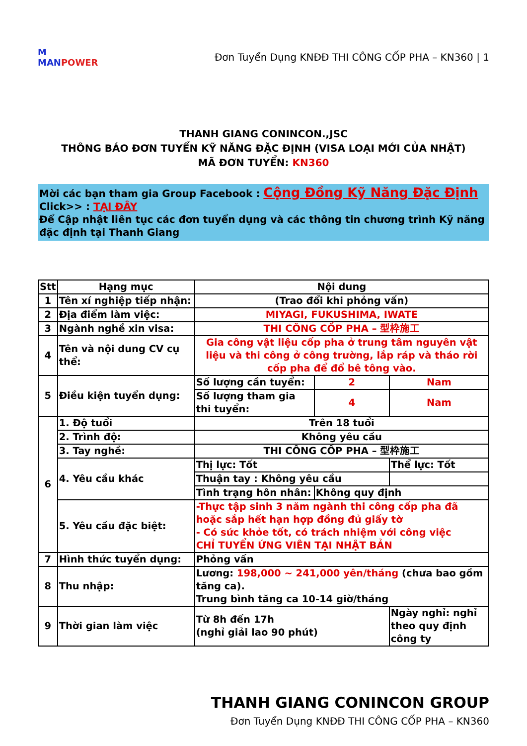M
MANPOWER
Đơn Tuyển Dụng KNĐĐ THI CÔNG CỐP PHA – KN360 | 1
THANH GIANG CONINCON.,JSC
THÔNG BÁO ĐƠN TUYỂN KỸ NĂNG ĐẶC ĐỊNH (VISA LOẠI MỚI CỦA NHẬT)
MÃ ĐƠN TUYỂN: KN360
Mời các bạn tham gia Group Facebook : Cộng Đồng Kỹ Năng Đặc Định
Click>> : TẠI ĐÂY
Để Cập nhật liên tục các đơn tuyển dụng và các thông tin chương trình Kỹ năng đặc định tại Thanh Giang
| Stt | Hạng mục | Nội dung | | |
| --- | --- | --- | --- | --- |
| 1 | Tên xí nghiệp tiếp nhận: | (Trao đổi khi phỏng vấn) | | |
| 2 | Địa điểm làm việc: | MIYAGI, FUKUSHIMA, IWATE | | |
| 3 | Ngành nghề xin visa: | THI CÔNG CỐP PHA – 型枠施工 | | |
| 4 | Tên và nội dung CV cụ thể: | Gia công vật liệu cốp pha ở trung tâm nguyên vật liệu và thi công ở công trường, lắp ráp và tháo rời cốp pha để đổ bê tông vào. | | |
| 5 | Điều kiện tuyển dụng: | Số lượng cần tuyển: | 2 | Nam |
| | | Số lượng tham gia thi tuyển: | 4 | Nam |
| 6 | 1. Độ tuổi | Trên 18 tuổi | | |
| | 2. Trình độ: | Không yêu cầu | | |
| | 3. Tay nghề: | THI CÔNG CỐP PHA – 型枠施工 | | |
| | 4. Yêu cầu khác | Thị lực: Tốt | | Thể lực: Tốt |
| | | Thuận tay : Không yêu cầu | | |
| | | Tình trạng hôn nhân: | Không quy định | |
| | 5. Yêu cầu đặc biệt: | -Thực tập sinh 3 năm ngành thi công cốp pha đã hoặc sắp hết hạn hợp đồng đủ giấy tờ - Có sức khỏe tốt, có trách nhiệm với công việc CHỈ TUYỂN ỨNG VIÊN TẠI NHẬT BẢN | | |
| 7 | Hình thức tuyển dụng: | Phỏng vấn | | |
| 8 | Thu nhập: | Lương: 198,000 ~ 241,000 yên/tháng (chưa bao gồm tăng ca). Trung bình tăng ca 10-14 giờ/tháng | | |
| 9 | Thời gian làm việc | Từ 8h đến 17h (nghỉ giải lao 90 phút) | | Ngày nghỉ: nghỉ theo quy định công ty |
THANH GIANG CONINCON GROUP
Đơn Tuyển Dụng KNĐĐ THI CÔNG CỐP PHA – KN360